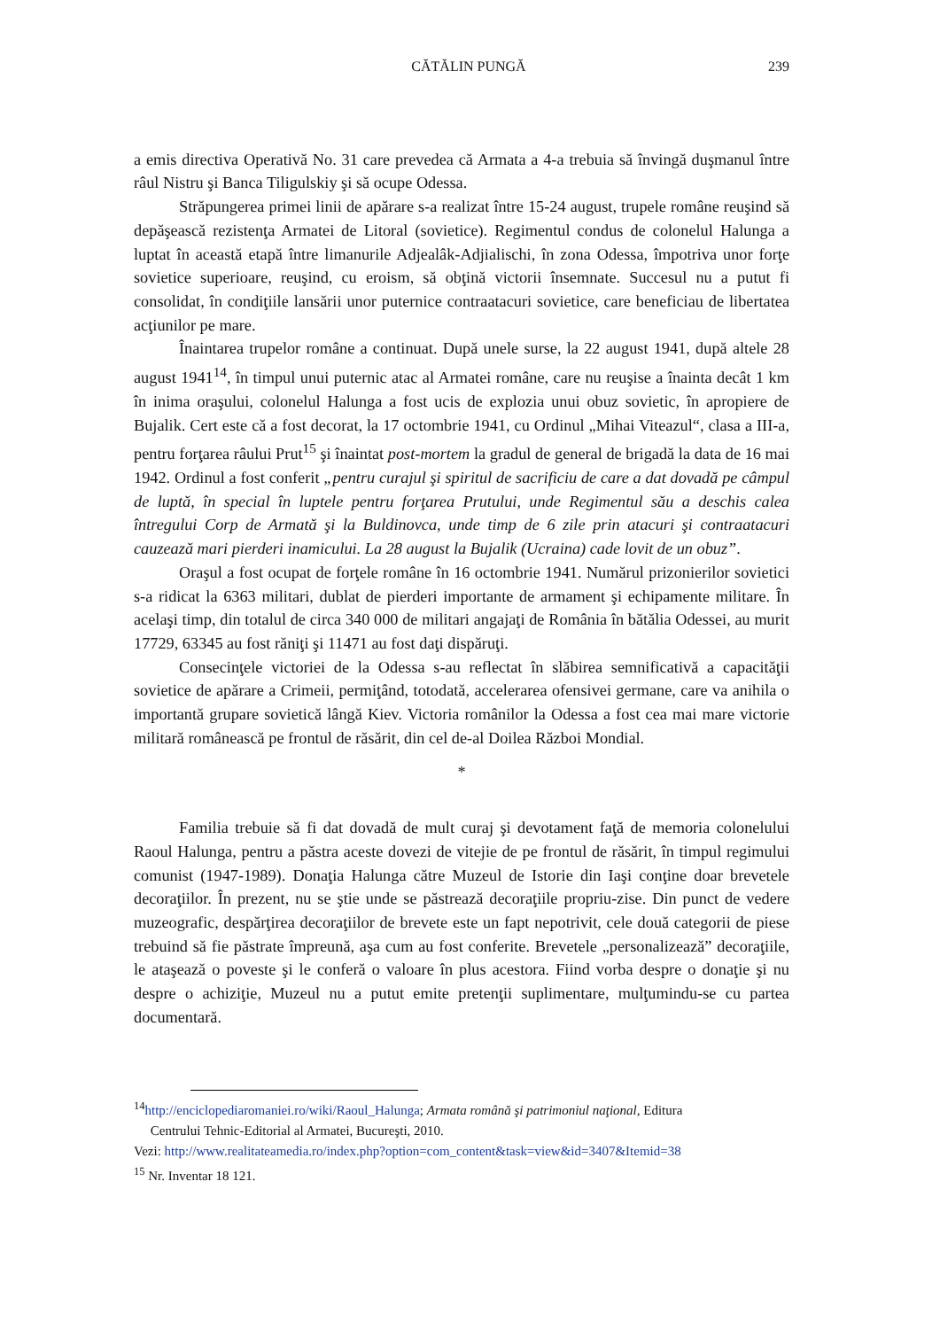CĂTĂLIN PUNGĂ 239
a emis directiva Operativă No. 31 care prevedea că Armata a 4-a trebuia să învingă duşmanul între râul Nistru şi Banca Tiligulskiy şi să ocupe Odessa.
Străpungerea primei linii de apărare s-a realizat între 15-24 august, trupele române reuşind să depăşească rezistenţa Armatei de Litoral (sovietice). Regimentul condus de colonelul Halunga a luptat în această etapă între limanurile Adjealâk-Adjialischi, în zona Odessa, împotriva unor forţe sovietice superioare, reuşind, cu eroism, să obţină victorii însemnate. Succesul nu a putut fi consolidat, în condiţiile lansării unor puternice contraatacuri sovietice, care beneficiau de libertatea acţiunilor pe mare.
Înaintarea trupelor române a continuat. După unele surse, la 22 august 1941, după altele 28 august 1941<sup>14</sup>, în timpul unui puternic atac al Armatei române, care nu reuşise a înainta decât 1 km în inima oraşului, colonelul Halunga a fost ucis de explozia unui obuz sovietic, în apropiere de Bujalik. Cert este că a fost decorat, la 17 octombrie 1941, cu Ordinul „Mihai Viteazul“, clasa a III-a, pentru forţarea râului Prut<sup>15</sup> şi înaintat post-mortem la gradul de general de brigadă la data de 16 mai 1942. Ordinul a fost conferit „pentru curajul şi spiritul de sacrificiu de care a dat dovadă pe câmpul de luptă, în special în luptele pentru forţarea Prutului, unde Regimentul său a deschis calea întregului Corp de Armată şi la Buldinovca, unde timp de 6 zile prin atacuri şi contraatacuri cauzează mari pierderi inamicului. La 28 august la Bujalik (Ucraina) cade lovit de un obuz”.
Oraşul a fost ocupat de forţele române în 16 octombrie 1941. Numărul prizonierilor sovietici s-a ridicat la 6363 militari, dublat de pierderi importante de armament şi echipamente militare. În acelaşi timp, din totalul de circa 340 000 de militari angajaţi de România în bătălia Odessei, au murit 17729, 63345 au fost răniţi şi 11471 au fost daţi dispăruţi.
Consecinţele victoriei de la Odessa s-au reflectat în slăbirea semnificativă a capacităţii sovietice de apărare a Crimeii, permiţând, totodată, accelerarea ofensivei germane, care va anihila o importantă grupare sovietică lângă Kiev. Victoria românilor la Odessa a fost cea mai mare victorie militară românească pe frontul de răsărit, din cel de-al Doilea Război Mondial.
*
Familia trebuie să fi dat dovadă de mult curaj şi devotament faţă de memoria colonelului Raoul Halunga, pentru a păstra aceste dovezi de vitejie de pe frontul de răsărit, în timpul regimului comunist (1947-1989). Donaţia Halunga către Muzeul de Istorie din Iaşi conţine doar brevetele decoraţiilor. În prezent, nu se ştie unde se păstrează decoraţiile propriu-zise. Din punct de vedere muzeografic, despărţirea decoraţiilor de brevete este un fapt nepotrivit, cele două categorii de piese trebuind să fie păstrate împreună, aşa cum au fost conferite. Brevetele „personalizează” decoraţiile, le ataşează o poveste şi le conferă o valoare în plus acestora. Fiind vorba despre o donaţie şi nu despre o achiziţie, Muzeul nu a putut emite pretenţii suplimentare, mulţumindu-se cu partea documentară.
<sup>14</sup> http://enciclopediaromaniei.ro/wiki/Raoul_Halunga; Armata română şi patrimoniul naţional, Editura
Centrului Tehnic-Editorial al Armatei, Bucureşti, 2010.
Vezi: http://www.realitateamedia.ro/index.php?option=com_content&task=view&id=3407&Itemid=38
<sup>15</sup> Nr. Inventar 18 121.